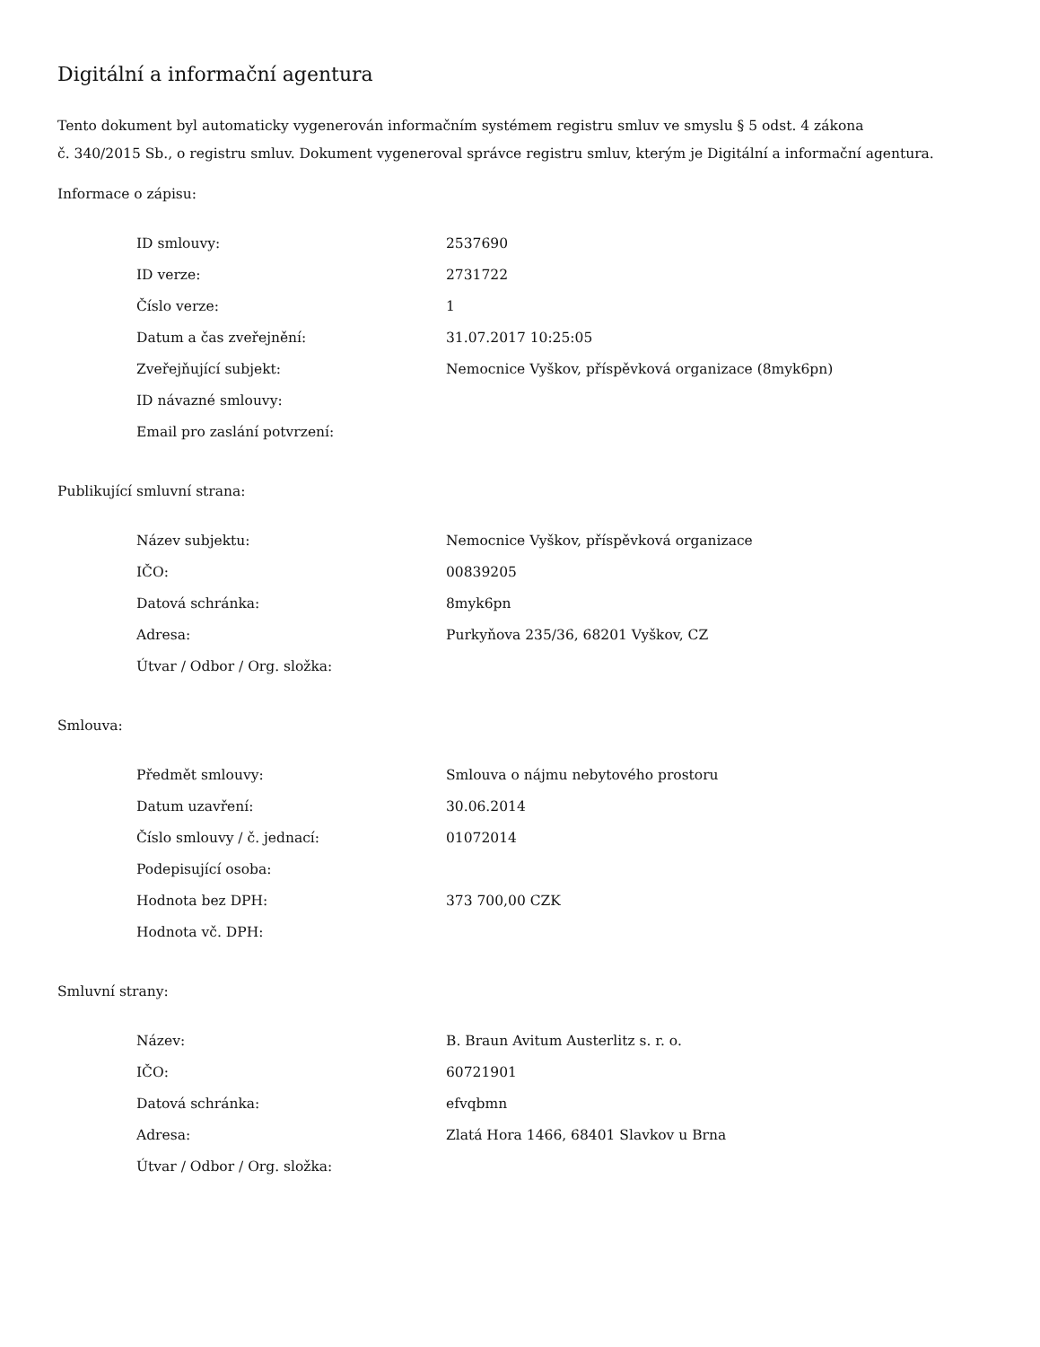Digitální a informační agentura
Tento dokument byl automaticky vygenerován informačním systémem registru smluv ve smyslu § 5 odst. 4 zákona
č. 340/2015 Sb., o registru smluv. Dokument vygeneroval správce registru smluv, kterým je Digitální a informační agentura.
Informace o zápisu:
| ID smlouvy: | 2537690 |
| ID verze: | 2731722 |
| Číslo verze: | 1 |
| Datum a čas zveřejnění: | 31.07.2017 10:25:05 |
| Zveřejňující subjekt: | Nemocnice Vyškov, příspěvková organizace (8myk6pn) |
| ID návazné smlouvy: | |
| Email pro zaslání potvrzení: | |
Publikující smluvní strana:
| Název subjektu: | Nemocnice Vyškov, příspěvková organizace |
| IČO: | 00839205 |
| Datová schránka: | 8myk6pn |
| Adresa: | Purkyňova 235/36, 68201 Vyškov, CZ |
| Útvar / Odbor / Org. složka: | |
Smlouva:
| Předmět smlouvy: | Smlouva o nájmu nebytového prostoru |
| Datum uzavření: | 30.06.2014 |
| Číslo smlouvy / č. jednací: | 01072014 |
| Podepisující osoba: | |
| Hodnota bez DPH: | 373 700,00 CZK |
| Hodnota vč. DPH: | |
Smluvní strany:
| Název: | B. Braun Avitum Austerlitz s. r. o. |
| IČO: | 60721901 |
| Datová schránka: | efvqbmn |
| Adresa: | Zlatá Hora 1466, 68401 Slavkov u Brna |
| Útvar / Odbor / Org. složka: | |